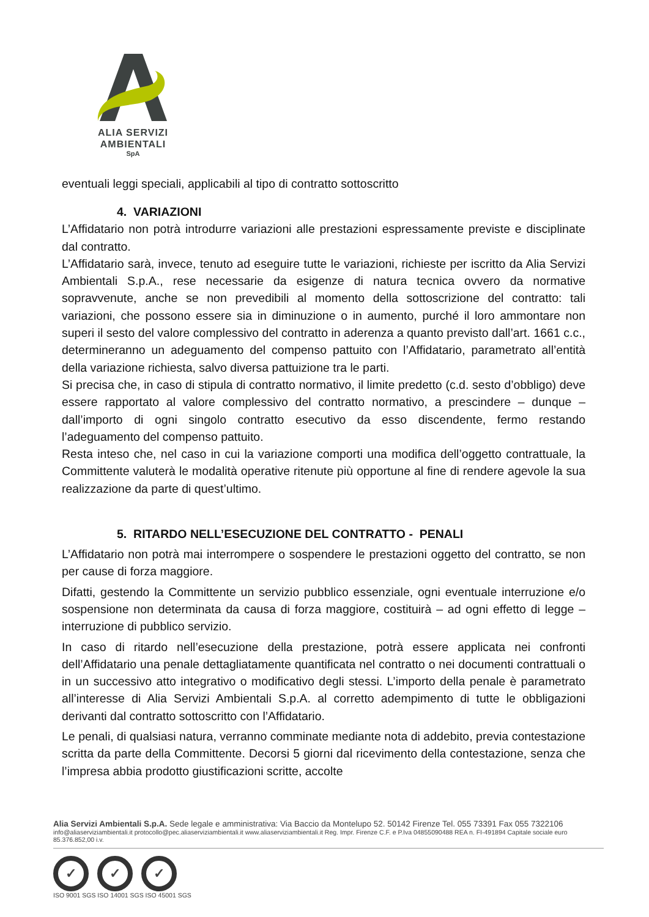ALIA SERVIZI
AMBIENTALI
SpA
eventuali leggi speciali, applicabili al tipo di contratto sottoscritto
4. VARIAZIONI
L’Affidatario non potrà introdurre variazioni alle prestazioni espressamente previste e disciplinate dal contratto.
L’Affidatario sarà, invece, tenuto ad eseguire tutte le variazioni, richieste per iscritto da Alia Servizi Ambientali S.p.A., rese necessarie da esigenze di natura tecnica ovvero da normative sopravvenute, anche se non prevedibili al momento della sottoscrizione del contratto: tali variazioni, che possono essere sia in diminuzione o in aumento, purché il loro ammontare non superi il sesto del valore complessivo del contratto in aderenza a quanto previsto dall’art. 1661 c.c., determineranno un adeguamento del compenso pattuito con l’Affidatario, parametrato all’entità della variazione richiesta, salvo diversa pattuizione tra le parti.
Si precisa che, in caso di stipula di contratto normativo, il limite predetto (c.d. sesto d’obbligo) deve essere rapportato al valore complessivo del contratto normativo, a prescindere – dunque – dall’importo di ogni singolo contratto esecutivo da esso discendente, fermo restando l’adeguamento del compenso pattuito.
Resta inteso che, nel caso in cui la variazione comporti una modifica dell’oggetto contrattuale, la Committente valuterà le modalità operative ritenute più opportune al fine di rendere agevole la sua realizzazione da parte di quest’ultimo.
5. RITARDO NELL’ESECUZIONE DEL CONTRATTO - PENALI
L’Affidatario non potrà mai interrompere o sospendere le prestazioni oggetto del contratto, se non per cause di forza maggiore.
Difatti, gestendo la Committente un servizio pubblico essenziale, ogni eventuale interruzione e/o sospensione non determinata da causa di forza maggiore, costituirà – ad ogni effetto di legge – interruzione di pubblico servizio.
In caso di ritardo nell’esecuzione della prestazione, potrà essere applicata nei confronti dell’Affidatario una penale dettagliatamente quantificata nel contratto o nei documenti contrattuali o in un successivo atto integrativo o modificativo degli stessi. L’importo della penale è parametrato all’interesse di Alia Servizi Ambientali S.p.A. al corretto adempimento di tutte le obbligazioni derivanti dal contratto sottoscritto con l’Affidatario.
Le penali, di qualsiasi natura, verranno comminate mediante nota di addebito, previa contestazione scritta da parte della Committente. Decorsi 5 giorni dal ricevimento della contestazione, senza che l’impresa abbia prodotto giustificazioni scritte, accolte
Alia Servizi Ambientali S.p.A. Sede legale e amministrativa: Via Baccio da Montelupo 52. 50142 Firenze Tel. 055 73391 Fax 055 7322106
info@aliaserviziambientali.it protocollo@pec.aliaserviziambientali.it www.aliaserviziambientali.it Reg. Impr. Firenze C.F. e P.Iva 04855090488 REA n. FI-491894 Capitale sociale euro 85.376.852,00 i.v.
✓ ✓ ✓
ISO 9001 SGS ISO 14001 SGS ISO 45001 SGS